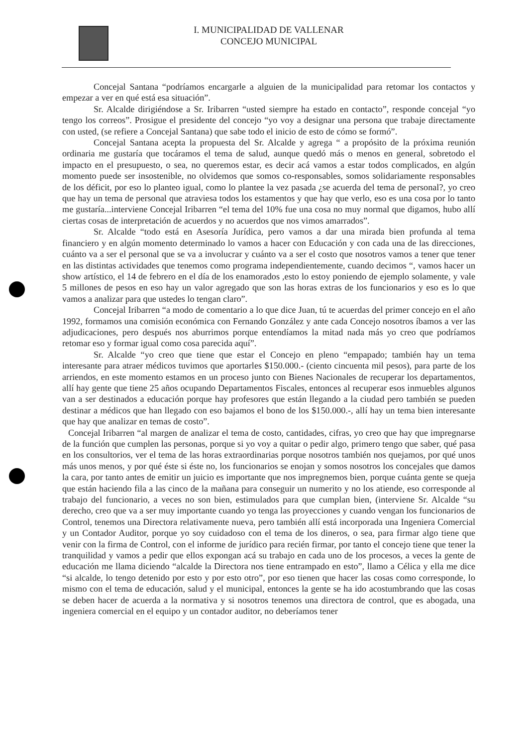I. MUNICIPALIDAD DE VALLENAR
CONCEJO MUNICIPAL
Concejal Santana “podríamos encargarle a alguien de la municipalidad para retomar los contactos y empezar a ver en qué está esa situación”.
Sr. Alcalde dirigiéndose a Sr. Iribarren “usted siempre ha estado en contacto”, responde concejal “yo tengo los correos”. Prosigue el presidente del concejo “yo voy a designar una persona que trabaje directamente con usted, (se refiere a Concejal Santana) que sabe todo el inicio de esto de cómo se formó”.
Concejal Santana acepta la propuesta del Sr. Alcalde y agrega “ a propósito de la próxima reunión ordinaria me gustaría que tocáramos el tema de salud, aunque quedó más o menos en general, sobretodo el impacto en el presupuesto, o sea, no queremos estar, es decir acá vamos a estar todos complicados, en algún momento puede ser insostenible, no olvidemos que somos co-responsables, somos solidariamente responsables de los déficit, por eso lo planteo igual, como lo plantee la vez pasada ¿se acuerda del tema de personal?, yo creo que hay un tema de personal que atraviesa todos los estamentos y que hay que verlo, eso es una cosa por lo tanto me gustaría...interviene Concejal Iribarren “el tema del 10% fue una cosa no muy normal que digamos, hubo allí ciertas cosas de interpretación de acuerdos y no acuerdos que nos vimos amarrados”.
Sr. Alcalde “todo está en Asesoría Jurídica, pero vamos a dar una mirada bien profunda al tema financiero y en algún momento determinado lo vamos a hacer con Educación y con cada una de las direcciones, cuánto va a ser el personal que se va a involucrar y cuánto va a ser el costo que nosotros vamos a tener que tener en las distintas actividades que tenemos como programa independientemente, cuando decimos “, vamos hacer un show artístico, el 14 de febrero en el día de los enamorados ,esto lo estoy poniendo de ejemplo solamente, y vale 5 millones de pesos en eso hay un valor agregado que son las horas extras de los funcionarios y eso es lo que vamos a analizar para que ustedes lo tengan claro”.
Concejal Iribarren “a modo de comentario a lo que dice Juan, tú te acuerdas del primer concejo en el año 1992, formamos una comisión económica con Fernando González y ante cada Concejo nosotros íbamos a ver las adjudicaciones, pero después nos aburrimos porque entendíamos la mitad nada más yo creo que podríamos retomar eso y formar igual como cosa parecida aquí”.
Sr. Alcalde “yo creo que tiene que estar el Concejo en pleno “empapado; también hay un tema interesante para atraer médicos tuvimos que aportarles $150.000.- (ciento cincuenta mil pesos), para parte de los arriendos, en este momento estamos en un proceso junto con Bienes Nacionales de recuperar los departamentos, allí hay gente que tiene 25 años ocupando Departamentos Fiscales, entonces al recuperar esos inmuebles algunos van a ser destinados a educación porque hay profesores que están llegando a la ciudad pero también se pueden destinar a médicos que han llegado con eso bajamos el bono de los $150.000.-, allí hay un tema bien interesante que hay que analizar en temas de costo”.
Concejal Iribarren “al margen de analizar el tema de costo, cantidades, cifras, yo creo que hay que impregnarse de la función que cumplen las personas, porque si yo voy a quitar o pedir algo, primero tengo que saber, qué pasa en los consultorios, ver el tema de las horas extraordinarias porque nosotros también nos quejamos, por qué unos más unos menos, y por qué éste si éste no, los funcionarios se enojan y somos nosotros los concejales que damos la cara, por tanto antes de emitir un juicio es importante que nos impregnemos bien, porque cuánta gente se queja que están haciendo fila a las cinco de la mañana para conseguir un numerito y no los atiende, eso corresponde al trabajo del funcionario, a veces no son bien, estimulados para que cumplan bien, (interviene Sr. Alcalde “su derecho, creo que va a ser muy importante cuando yo tenga las proyecciones y cuando vengan los funcionarios de Control, tenemos una Directora relativamente nueva, pero también allí está incorporada una Ingeniera Comercial y un Contador Auditor, porque yo soy cuidadoso con el tema de los dineros, o sea, para firmar algo tiene que venir con la firma de Control, con el informe de jurídico para recién firmar, por tanto el concejo tiene que tener la tranquilidad y vamos a pedir que ellos expongan acá su trabajo en cada uno de los procesos, a veces la gente de educación me llama diciendo “alcalde la Directora nos tiene entrampado en esto”, llamo a Célica y ella me dice “si alcalde, lo tengo detenido por esto y por esto otro”, por eso tienen que hacer las cosas como corresponde, lo mismo con el tema de educación, salud y el municipal, entonces la gente se ha ido acostumbrando que las cosas se deben hacer de acuerda a la normativa y si nosotros tenemos una directora de control, que es abogada, una ingeniera comercial en el equipo y un contador auditor, no deberíamos tener